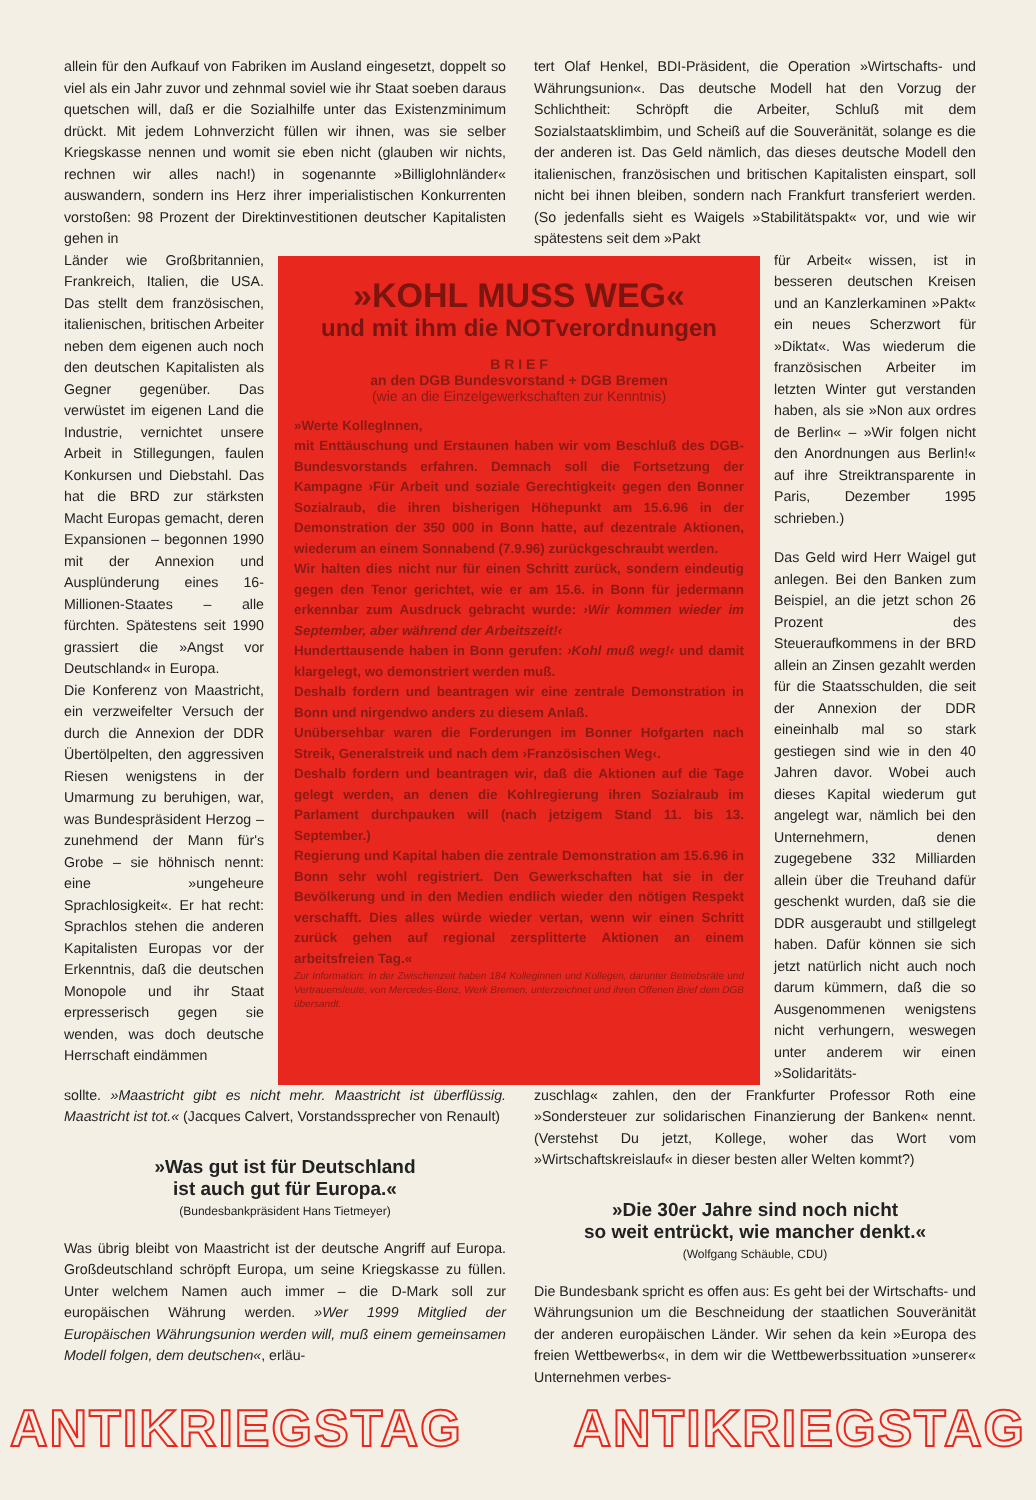allein für den Aufkauf von Fabriken im Ausland eingesetzt, doppelt so viel als ein Jahr zuvor und zehnmal soviel wie ihr Staat soeben daraus quetschen will, daß er die Sozialhilfe unter das Existenzminimum drückt. Mit jedem Lohnverzicht füllen wir ihnen, was sie selber Kriegskasse nennen und womit sie eben nicht (glauben wir nichts, rechnen wir alles nach!) in sogenannte »Billiglohnländer« auswandern, sondern ins Herz ihrer imperialistischen Konkurrenten vorstoßen: 98 Prozent der Direktinvestitionen deutscher Kapitalisten gehen in
tert Olaf Henkel, BDI-Präsident, die Operation »Wirtschafts- und Währungsunion«. Das deutsche Modell hat den Vorzug der Schlichtheit: Schröpft die Arbeiter, Schluß mit dem Sozialstaatsklimbim, und Scheiß auf die Souveränität, solange es die der anderen ist. Das Geld nämlich, das dieses deutsche Modell den italienischen, französischen und britischen Kapitalisten einspart, soll nicht bei ihnen bleiben, sondern nach Frankfurt transferiert werden. (So jedenfalls sieht es Waigels »Stabilitätspakt« vor, und wie wir spätestens seit dem »Pakt
Länder wie Großbritannien, Frankreich, Italien, die USA. Das stellt dem französischen, italienischen, britischen Arbeiter neben dem eigenen auch noch den deutschen Kapitalisten als Gegner gegenüber. Das verwüstet im eigenen Land die Industrie, vernichtet unsere Arbeit in Stillegungen, faulen Konkursen und Diebstahl. Das hat die BRD zur stärksten Macht Europas gemacht, deren Expansionen – begonnen 1990 mit der Annexion und Ausplünderung eines 16-Millionen-Staates – alle fürchten. Spätestens seit 1990 grassiert die »Angst vor Deutschland« in Europa.
Die Konferenz von Maastricht, ein verzweifelter Versuch der durch die Annexion der DDR Übertölpelten, den aggressiven Riesen wenigstens in der Umarmung zu beruhigen, war, was Bundespräsident Herzog – zunehmend der Mann für's Grobe – sie höhnisch nennt: eine »ungeheure Sprachlosigkeit«. Er hat recht: Sprachlos stehen die anderen Kapitalisten Europas vor der Erkenntnis, daß die deutschen Monopole und ihr Staat erpresserisch gegen sie wenden, was doch deutsche Herrschaft eindämmen
»KOHL MUSS WEG«
und mit ihm die NOTverordnungen
B R I E F
an den DGB Bundesvorstand + DGB Bremen
(wie an die Einzelgewerkschaften zur Kenntnis)
»Werte KollegInnen,
mit Enttäuschung und Erstaunen haben wir vom Beschluß des DGB-Bundesvorstands erfahren. Demnach soll die Fortsetzung der Kampagne ›Für Arbeit und soziale Gerechtigkeit‹ gegen den Bonner Sozialraub, die ihren bisherigen Höhepunkt am 15.6.96 in der Demonstration der 350 000 in Bonn hatte, auf dezentrale Aktionen, wiederum an einem Sonnabend (7.9.96) zurückgeschraubt werden.
Wir halten dies nicht nur für einen Schritt zurück, sondern eindeutig gegen den Tenor gerichtet, wie er am 15.6. in Bonn für jedermann erkennbar zum Ausdruck gebracht wurde: ›Wir kommen wieder im September, aber während der Arbeitszeit!‹
Hunderttausende haben in Bonn gerufen: ›Kohl muß weg!‹ und damit klargelegt, wo demonstriert werden muß.
Deshalb fordern und beantragen wir eine zentrale Demonstration in Bonn und nirgendwo anders zu diesem Anlaß.
Unübersehbar waren die Forderungen im Bonner Hofgarten nach Streik, Generalstreik und nach dem ›Französischen Weg‹.
Deshalb fordern und beantragen wir, daß die Aktionen auf die Tage gelegt werden, an denen die Kohlregierung ihren Sozialraub im Parlament durchpauken will (nach jetzigem Stand 11. bis 13. September.)
Regierung und Kapital haben die zentrale Demonstration am 15.6.96 in Bonn sehr wohl registriert. Den Gewerkschaften hat sie in der Bevölkerung und in den Medien endlich wieder den nötigen Respekt verschafft. Dies alles würde wieder vertan, wenn wir einen Schritt zurück gehen auf regional zersplitterte Aktionen an einem arbeitsfreien Tag.«
Zur Information: In der Zwischenzeit haben 184 Kolleginnen und Kollegen, darunter Betriebsräte und Vertrauensleute, von Mercedes-Benz, Werk Bremen, unterzeichnet und ihren Offenen Brief dem DGB übersandt.
für Arbeit« wissen, ist in besseren deutschen Kreisen und an Kanzlerkaminen »Pakt« ein neues Scherzwort für »Diktat«. Was wiederum die französischen Arbeiter im letzten Winter gut verstanden haben, als sie »Non aux ordres de Berlin« – »Wir folgen nicht den Anordnungen aus Berlin!« auf ihre Streiktransparente in Paris, Dezember 1995 schrieben.)
Das Geld wird Herr Waigel gut anlegen. Bei den Banken zum Beispiel, an die jetzt schon 26 Prozent des Steueraufkommens in der BRD allein an Zinsen gezahlt werden für die Staatsschulden, die seit der Annexion der DDR eineinhalb mal so stark gestiegen sind wie in den 40 Jahren davor. Wobei auch dieses Kapital wiederum gut angelegt war, nämlich bei den Unternehmern, denen zugegebene 332 Milliarden allein über die Treuhand dafür geschenkt wurden, daß sie die DDR ausgeraubt und stillgelegt haben. Dafür können sie sich jetzt natürlich nicht auch noch darum kümmern, daß die so Ausgenommenen wenigstens nicht verhungern, weswegen unter anderem wir einen »Solidaritäts-
sollte. »Maastricht gibt es nicht mehr. Maastricht ist überflüssig. Maastricht ist tot.« (Jacques Calvert, Vorstandssprecher von Renault)
»Was gut ist für Deutschland
ist auch gut für Europa.«
(Bundesbankpräsident Hans Tietmeyer)
Was übrig bleibt von Maastricht ist der deutsche Angriff auf Europa. Großdeutschland schröpft Europa, um seine Kriegskasse zu füllen. Unter welchem Namen auch immer – die D-Mark soll zur europäischen Währung werden. »Wer 1999 Mitglied der Europäischen Währungsunion werden will, muß einem gemeinsamen Modell folgen, dem deutschen«, erläu-
zuschlag« zahlen, den der Frankfurter Professor Roth eine »Sondersteuer zur solidarischen Finanzierung der Banken« nennt. (Verstehst Du jetzt, Kollege, woher das Wort vom »Wirtschaftskreislauf« in dieser besten aller Welten kommt?)
»Die 30er Jahre sind noch nicht
so weit entrückt, wie mancher denkt.«
(Wolfgang Schäuble, CDU)
Die Bundesbank spricht es offen aus: Es geht bei der Wirtschafts- und Währungsunion um die Beschneidung der staatlichen Souveränität der anderen europäischen Länder. Wir sehen da kein »Europa des freien Wettbewerbs«, in dem wir die Wettbewerbssituation »unserer« Unternehmen verbes-
ANTIKRIEGSTAG ANTIKRIEGSTAG